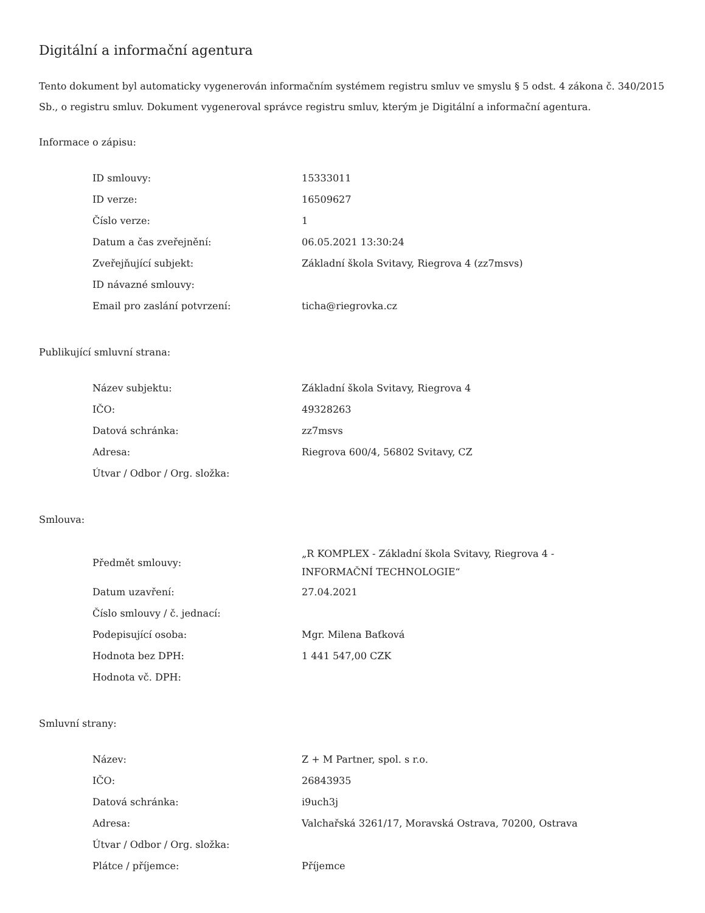Digitální a informační agentura
Tento dokument byl automaticky vygenerován informačním systémem registru smluv ve smyslu § 5 odst. 4 zákona č. 340/2015 Sb., o registru smluv. Dokument vygeneroval správce registru smluv, kterým je Digitální a informační agentura.
Informace o zápisu:
| ID smlouvy: | 15333011 |
| ID verze: | 16509627 |
| Číslo verze: | 1 |
| Datum a čas zveřejnění: | 06.05.2021 13:30:24 |
| Zveřejňující subjekt: | Základní škola Svitavy, Riegrova 4 (zz7msvs) |
| ID návazné smlouvy: | |
| Email pro zaslání potvrzení: | ticha@riegrovka.cz |
Publikující smluvní strana:
| Název subjektu: | Základní škola Svitavy, Riegrova 4 |
| IČO: | 49328263 |
| Datová schránka: | zz7msvs |
| Adresa: | Riegrova 600/4, 56802 Svitavy, CZ |
| Útvar / Odbor / Org. složka: | |
Smlouva:
| Předmět smlouvy: | „R KOMPLEX - Základní škola Svitavy, Riegrova 4 - INFORMAČNÍ TECHNOLOGIE“ |
| Datum uzavření: | 27.04.2021 |
| Číslo smlouvy / č. jednací: | |
| Podepisující osoba: | Mgr. Milena Baťková |
| Hodnota bez DPH: | 1 441 547,00 CZK |
| Hodnota vč. DPH: | |
Smluvní strany:
| Název: | Z + M Partner, spol. s r.o. |
| IČO: | 26843935 |
| Datová schránka: | i9uch3j |
| Adresa: | Valchařská 3261/17, Moravská Ostrava, 70200, Ostrava |
| Útvar / Odbor / Org. složka: | |
| Plátce / příjemce: | Příjemce |